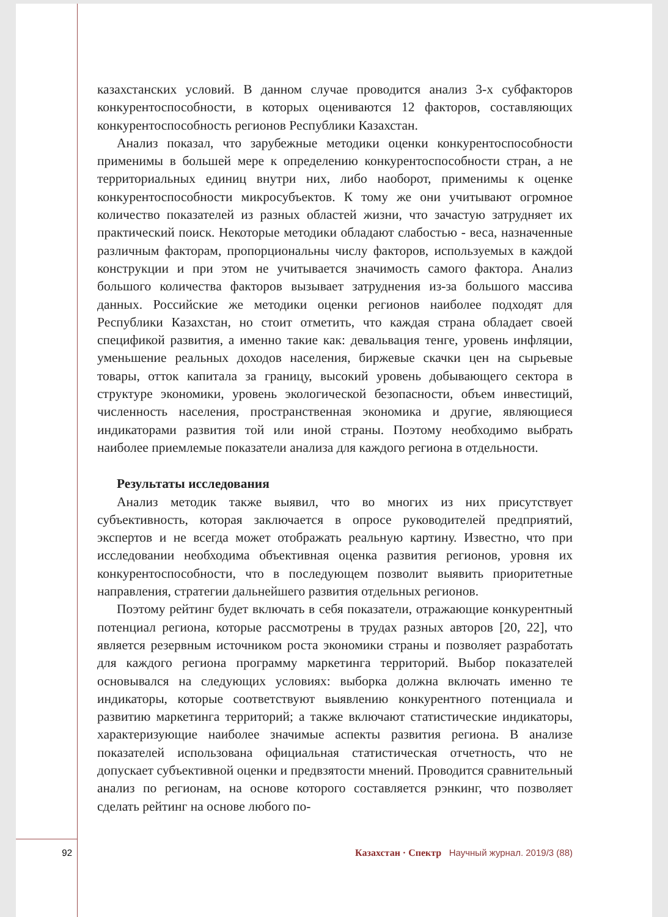казахстанских условий. В данном случае проводится анализ 3-х субфакторов конкурентоспособности, в которых оцениваются 12 факторов, составляющих конкурентоспособность регионов Республики Казахстан.
Анализ показал, что зарубежные методики оценки конкурентоспособности применимы в большей мере к определению конкурентоспособности стран, а не территориальных единиц внутри них, либо наоборот, применимы к оценке конкурентоспособности микросубъектов. К тому же они учитывают огромное количество показателей из разных областей жизни, что зачастую затрудняет их практический поиск. Некоторые методики обладают слабостью - веса, назначенные различным факторам, пропорциональны числу факторов, используемых в каждой конструкции и при этом не учитывается значимость самого фактора. Анализ большого количества факторов вызывает затруднения из-за большого массива данных. Российские же методики оценки регионов наиболее подходят для Республики Казахстан, но стоит отметить, что каждая страна обладает своей спецификой развития, а именно такие как: девальвация тенге, уровень инфляции, уменьшение реальных доходов населения, биржевые скачки цен на сырьевые товары, отток капитала за границу, высокий уровень добывающего сектора в структуре экономики, уровень экологической безопасности, объем инвестиций, численность населения, пространственная экономика и другие, являющиеся индикаторами развития той или иной страны. Поэтому необходимо выбрать наиболее приемлемые показатели анализа для каждого региона в отдельности.
Результаты исследования
Анализ методик также выявил, что во многих из них присутствует субъективность, которая заключается в опросе руководителей предприятий, экспертов и не всегда может отображать реальную картину. Известно, что при исследовании необходима объективная оценка развития регионов, уровня их конкурентоспособности, что в последующем позволит выявить приоритетные направления, стратегии дальнейшего развития отдельных регионов.
Поэтому рейтинг будет включать в себя показатели, отражающие конкурентный потенциал региона, которые рассмотрены в трудах разных авторов [20, 22], что является резервным источником роста экономики страны и позволяет разработать для каждого региона программу маркетинга территорий. Выбор показателей основывался на следующих условиях: выборка должна включать именно те индикаторы, которые соответствуют выявлению конкурентного потенциала и развитию маркетинга территорий; а также включают статистические индикаторы, характеризующие наиболее значимые аспекты развития региона. В анализе показателей использована официальная статистическая отчетность, что не допускает субъективной оценки и предвзятости мнений. Проводится сравнительный анализ по регионам, на основе которого составляется рэнкинг, что позволяет сделать рейтинг на основе любого по-
92 Казахстан · Спектр Научный журнал. 2019/3 (88)